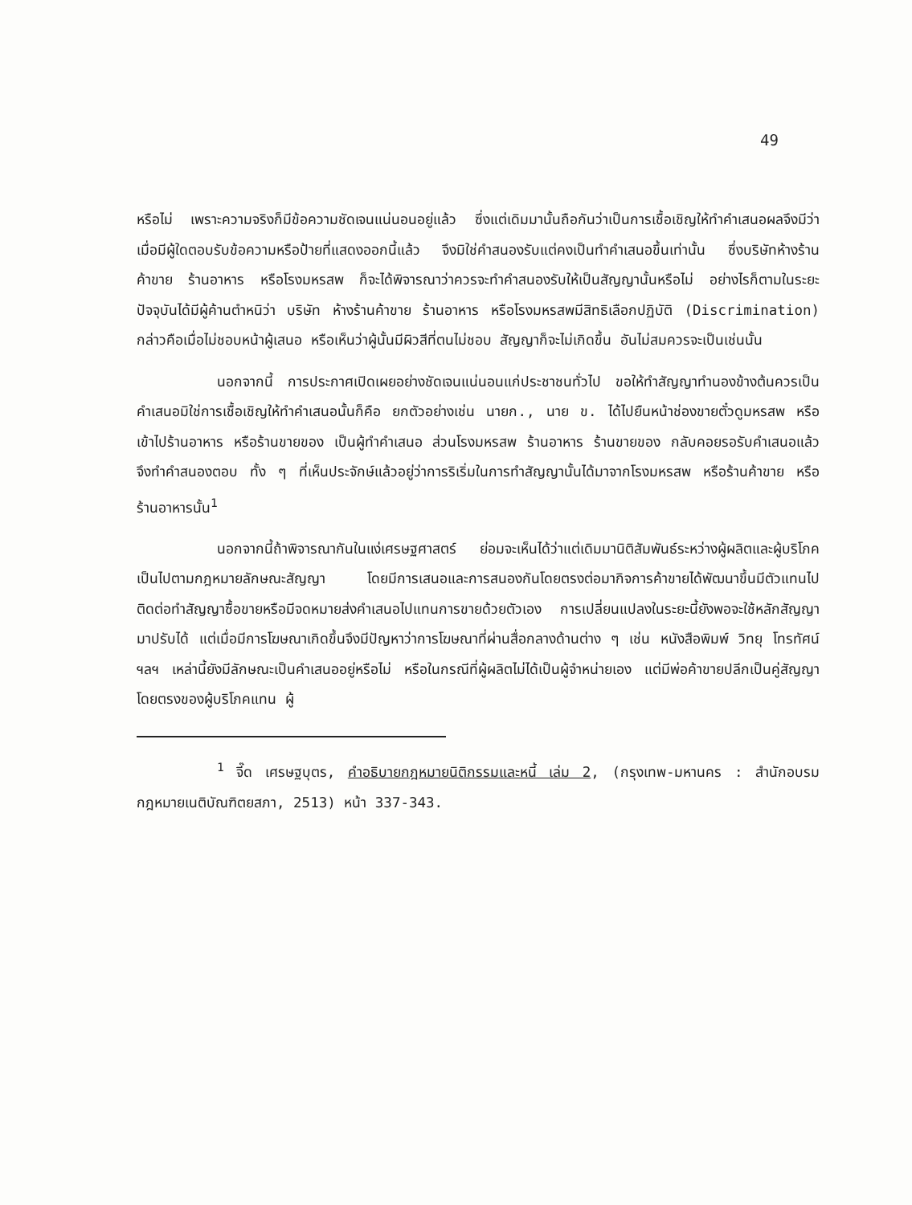49
หรือไม่ เพราะความจริงก็มีข้อความชัดเจนแน่นอนอยู่แล้ว ซึ่งแต่เดิมมานั้นถือกันว่าเป็นการเชื้อเชิญให้ทำคำเสนอผลจึงมีว่า เมื่อมีผู้ใดตอบรับข้อความหรือป้ายที่แสดงออกนี้แล้ว จึงมิใช่คำสนองรับแต่คงเป็นทำคำเสนอขึ้นเท่านั้น ซึ่งบริษัทห้างร้านค้าขาย ร้านอาหาร หรือโรงมหรสพ ก็จะได้พิจารณาว่าควรจะทำคำสนองรับให้เป็นสัญญานั้นหรือไม่ อย่างไรก็ตามในระยะปัจจุบันได้มีผู้ค้านตำหนิว่า บริษัท ห้างร้านค้าขาย ร้านอาหาร หรือโรงมหรสพมีสิทธิเลือกปฏิบัติ (Discrimination) กล่าวคือเมื่อไม่ชอบหน้าผู้เสนอ หรือเห็นว่าผู้นั้นมีผิวสีที่ตนไม่ชอบ สัญญาก็จะไม่เกิดขึ้น อันไม่สมควรจะเป็นเช่นนั้น
นอกจากนี้ การประกาศเปิดเผยอย่างชัดเจนแน่นอนแก่ประชาชนทั่วไป ขอให้ทำสัญญาทำนองข้างต้นควรเป็นคำเสนอมิใช่การเชื้อเชิญให้ทำคำเสนอนั้นก็คือ ยกตัวอย่างเช่น นายก., นาย ข. ได้ไปยืนหน้าช่องขายตั๋วดูมหรสพ หรือเข้าไปร้านอาหาร หรือร้านขายของ เป็นผู้ทำคำเสนอ ส่วนโรงมหรสพ ร้านอาหาร ร้านขายของ กลับคอยรอรับคำเสนอแล้วจึงทำคำสนองตอบ ทั้ง ๆ ที่เห็นประจักษ์แล้วอยู่ว่าการริเริ่มในการทำสัญญานั้นได้มาจากโรงมหรสพ หรือร้านค้าขาย หรือร้านอาหารนั้น<sup>1</sup>
นอกจากนี้ถ้าพิจารณากันในแง่เศรษฐศาสตร์ ย่อมจะเห็นได้ว่าแต่เดิมมานิติสัมพันธ์ระหว่างผู้ผลิตและผู้บริโภคเป็นไปตามกฎหมายลักษณะสัญญา โดยมีการเสนอและการสนองกันโดยตรงต่อมากิจการค้าขายได้พัฒนาขึ้นมีตัวแทนไปติดต่อทำสัญญาซื้อขายหรือมีจดหมายส่งคำเสนอไปแทนการขายด้วยตัวเอง การเปลี่ยนแปลงในระยะนี้ยังพอจะใช้หลักสัญญามาปรับได้ แต่เมื่อมีการโฆษณาเกิดขึ้นจึงมีปัญหาว่าการโฆษณาที่ผ่านสื่อกลางด้านต่าง ๆ เช่น หนังสือพิมพ์ วิทยุ โทรทัศน์ ฯลฯ เหล่านี้ยังมีลักษณะเป็นคำเสนออยู่หรือไม่ หรือในกรณีที่ผู้ผลิตไม่ได้เป็นผู้จำหน่ายเอง แต่มีพ่อค้าขายปลีกเป็นคู่สัญญาโดยตรงของผู้บริโภคแทน ผู้
<sup>1</sup> จี๊ด เศรษฐบุตร, คำอธิบายกฎหมายนิติกรรมและหนี้ เล่ม 2, (กรุงเทพ-มหานคร : สำนักอบรมกฎหมายเนติบัณฑิตยสภา, 2513) หน้า 337-343.